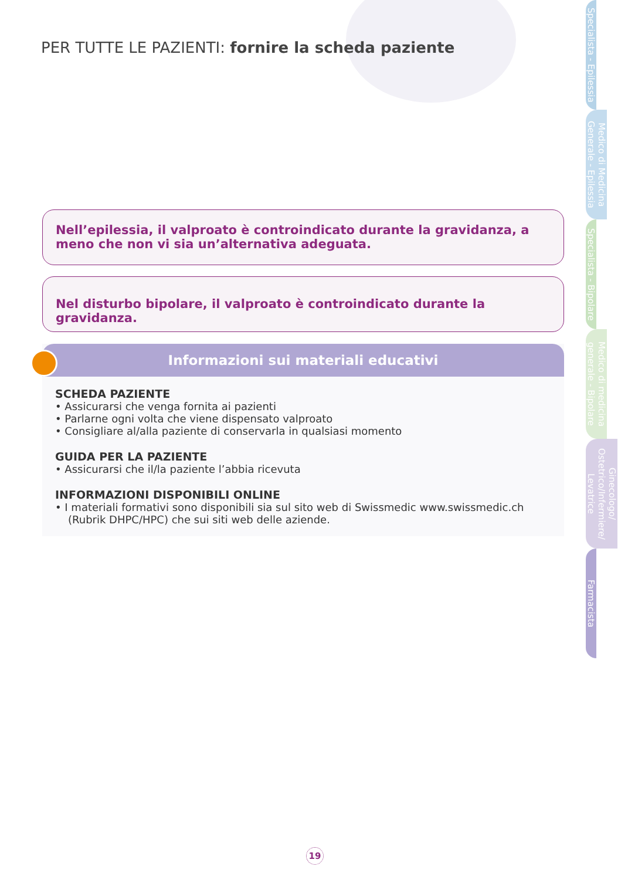PER TUTTE LE PAZIENTI: fornire la scheda paziente
Nell’epilessia, il valproato è controindicato durante la gravidanza, a meno che non vi sia un’alternativa adeguata.
Nel disturbo bipolare, il valproato è controindicato durante la gravidanza.
Informazioni sui materiali educativi
SCHEDA PAZIENTE
• Assicurarsi che venga fornita ai pazienti
• Parlarne ogni volta che viene dispensato valproato
• Consigliare al/alla paziente di conservarla in qualsiasi momento
GUIDA PER LA PAZIENTE
• Assicurarsi che il/la paziente l’abbia ricevuta
INFORMAZIONI DISPONIBILI ONLINE
• I materiali formativi sono disponibili sia sul sito web di Swissmedic www.swissmedic.ch (Rubrik DHPC/HPC) che sui siti web delle aziende.
Specialista - Epilessia
Medico di Medicina Generale - Epilessia
Specialista - Bipolare
Medico di medicina generale - Bipolare
Ginecologo/ Ostetrico/Infermiere/ Levatrice
Farmacista
19